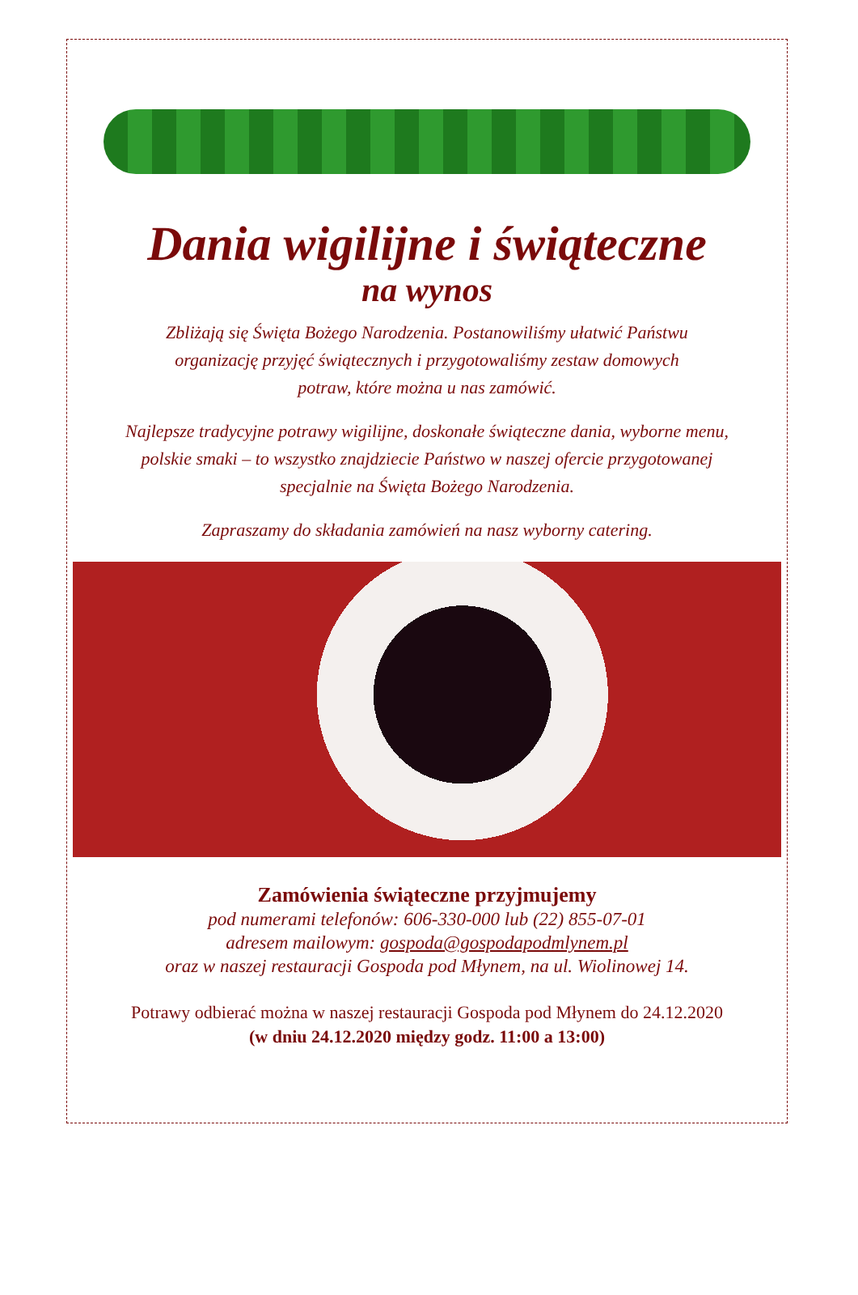Dania wigilijne i świąteczne
na wynos
Zbliżają się Święta Bożego Narodzenia. Postanowiliśmy ułatwić Państwu
organizację przyjęć świątecznych i przygotowaliśmy zestaw domowych
potraw, które można u nas zamówić.
Najlepsze tradycyjne potrawy wigilijne, doskonałe świąteczne dania, wyborne menu,
polskie smaki – to wszystko znajdziecie Państwo w naszej ofercie przygotowanej
specjalnie na Święta Bożego Narodzenia.
Zapraszamy do składania zamówień na nasz wyborny catering.
Zamówienia świąteczne przyjmujemy
pod numerami telefonów: 606-330-000 lub (22) 855-07-01
adresem mailowym: gospoda@gospodapodmlynem.pl
oraz w naszej restauracji Gospoda pod Młynem, na ul. Wiolinowej 14.
Potrawy odbierać można w naszej restauracji Gospoda pod Młynem do 24.12.2020
(w dniu 24.12.2020 między godz. 11:00 a 13:00)